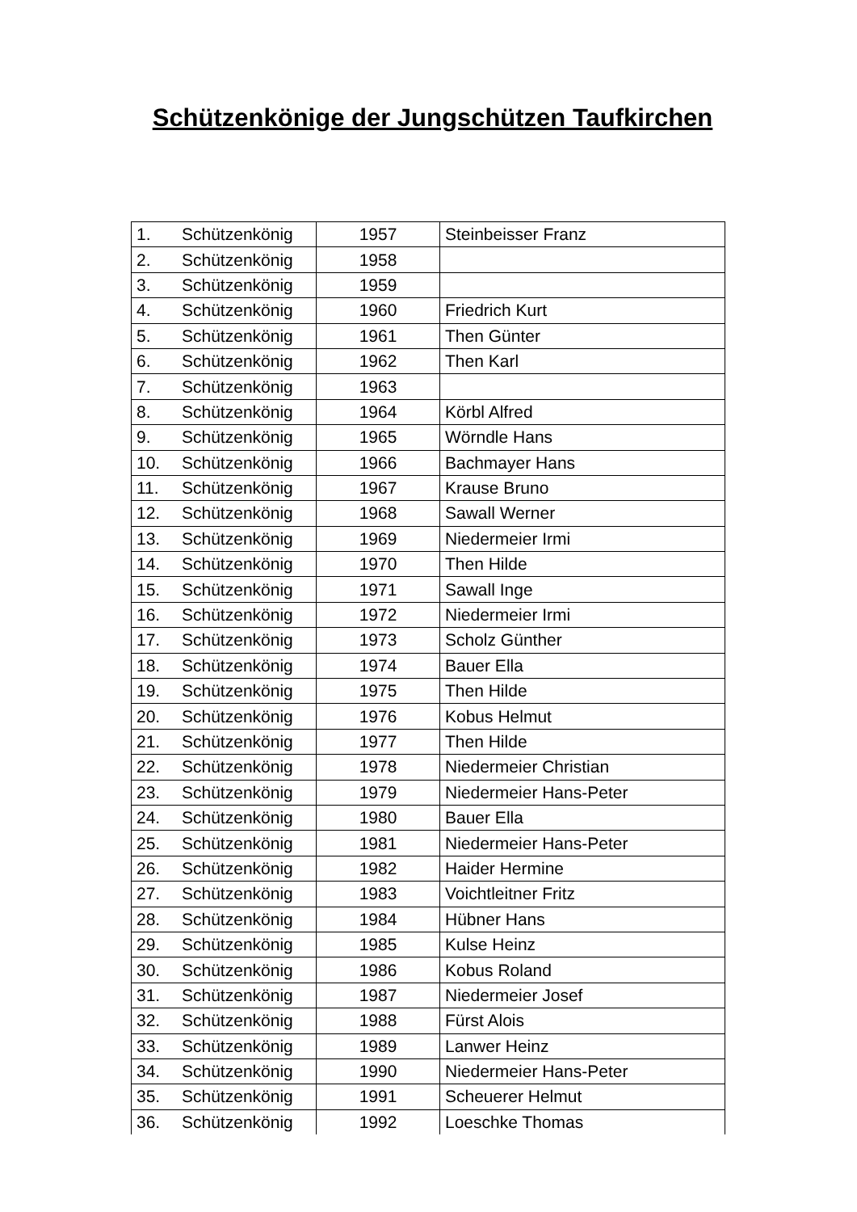Schützenkönige der Jungschützen Taufkirchen
| 1. | Schützenkönig | 1957 | Steinbeisser Franz |
| 2. | Schützenkönig | 1958 | |
| 3. | Schützenkönig | 1959 | |
| 4. | Schützenkönig | 1960 | Friedrich Kurt |
| 5. | Schützenkönig | 1961 | Then Günter |
| 6. | Schützenkönig | 1962 | Then Karl |
| 7. | Schützenkönig | 1963 | |
| 8. | Schützenkönig | 1964 | Körbl Alfred |
| 9. | Schützenkönig | 1965 | Wörndle Hans |
| 10. | Schützenkönig | 1966 | Bachmayer Hans |
| 11. | Schützenkönig | 1967 | Krause Bruno |
| 12. | Schützenkönig | 1968 | Sawall Werner |
| 13. | Schützenkönig | 1969 | Niedermeier Irmi |
| 14. | Schützenkönig | 1970 | Then Hilde |
| 15. | Schützenkönig | 1971 | Sawall Inge |
| 16. | Schützenkönig | 1972 | Niedermeier Irmi |
| 17. | Schützenkönig | 1973 | Scholz Günther |
| 18. | Schützenkönig | 1974 | Bauer Ella |
| 19. | Schützenkönig | 1975 | Then Hilde |
| 20. | Schützenkönig | 1976 | Kobus Helmut |
| 21. | Schützenkönig | 1977 | Then Hilde |
| 22. | Schützenkönig | 1978 | Niedermeier Christian |
| 23. | Schützenkönig | 1979 | Niedermeier Hans-Peter |
| 24. | Schützenkönig | 1980 | Bauer Ella |
| 25. | Schützenkönig | 1981 | Niedermeier Hans-Peter |
| 26. | Schützenkönig | 1982 | Haider Hermine |
| 27. | Schützenkönig | 1983 | Voichtleitner Fritz |
| 28. | Schützenkönig | 1984 | Hübner Hans |
| 29. | Schützenkönig | 1985 | Kulse Heinz |
| 30. | Schützenkönig | 1986 | Kobus Roland |
| 31. | Schützenkönig | 1987 | Niedermeier Josef |
| 32. | Schützenkönig | 1988 | Fürst Alois |
| 33. | Schützenkönig | 1989 | Lanwer Heinz |
| 34. | Schützenkönig | 1990 | Niedermeier Hans-Peter |
| 35. | Schützenkönig | 1991 | Scheuerer Helmut |
| 36. | Schützenkönig | 1992 | Loeschke Thomas |